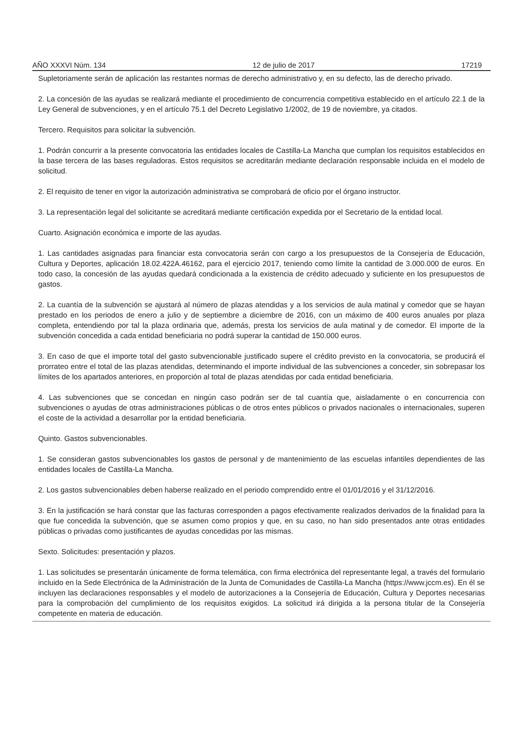AÑO XXXVI Núm. 134 12 de julio de 2017 17219
Supletoriamente serán de aplicación las restantes normas de derecho administrativo y, en su defecto, las de derecho privado.
2. La concesión de las ayudas se realizará mediante el procedimiento de concurrencia competitiva establecido en el artículo 22.1 de la Ley General de subvenciones, y en el artículo 75.1 del Decreto Legislativo 1/2002, de 19 de noviembre, ya citados.
Tercero. Requisitos para solicitar la subvención.
1. Podrán concurrir a la presente convocatoria las entidades locales de Castilla-La Mancha que cumplan los requisitos establecidos en la base tercera de las bases reguladoras. Estos requisitos se acreditarán mediante declaración responsable incluida en el modelo de solicitud.
2. El requisito de tener en vigor la autorización administrativa se comprobará de oficio por el órgano instructor.
3. La representación legal del solicitante se acreditará mediante certificación expedida por el Secretario de la entidad local.
Cuarto. Asignación económica e importe de las ayudas.
1. Las cantidades asignadas para financiar esta convocatoria serán con cargo a los presupuestos de la Consejería de Educación, Cultura y Deportes, aplicación 18.02.422A.46162, para el ejercicio 2017, teniendo como límite la cantidad de 3.000.000 de euros. En todo caso, la concesión de las ayudas quedará condicionada a la existencia de crédito adecuado y suficiente en los presupuestos de gastos.
2. La cuantía de la subvención se ajustará al número de plazas atendidas y a los servicios de aula matinal y comedor que se hayan prestado en los periodos de enero a julio y de septiembre a diciembre de 2016, con un máximo de 400 euros anuales por plaza completa, entendiendo por tal la plaza ordinaria que, además, presta los servicios de aula matinal y de comedor. El importe de la subvención concedida a cada entidad beneficiaria no podrá superar la cantidad de 150.000 euros.
3. En caso de que el importe total del gasto subvencionable justificado supere el crédito previsto en la convocatoria, se producirá el prorrateo entre el total de las plazas atendidas, determinando el importe individual de las subvenciones a conceder, sin sobrepasar los límites de los apartados anteriores, en proporción al total de plazas atendidas por cada entidad beneficiaria.
4. Las subvenciones que se concedan en ningún caso podrán ser de tal cuantía que, aisladamente o en concurrencia con subvenciones o ayudas de otras administraciones públicas o de otros entes públicos o privados nacionales o internacionales, superen el coste de la actividad a desarrollar por la entidad beneficiaria.
Quinto. Gastos subvencionables.
1. Se consideran gastos subvencionables los gastos de personal y de mantenimiento de las escuelas infantiles dependientes de las entidades locales de Castilla-La Mancha.
2. Los gastos subvencionables deben haberse realizado en el periodo comprendido entre el 01/01/2016 y el 31/12/2016.
3. En la justificación se hará constar que las facturas corresponden a pagos efectivamente realizados derivados de la finalidad para la que fue concedida la subvención, que se asumen como propios y que, en su caso, no han sido presentados ante otras entidades públicas o privadas como justificantes de ayudas concedidas por las mismas.
Sexto. Solicitudes: presentación y plazos.
1. Las solicitudes se presentarán únicamente de forma telemática, con firma electrónica del representante legal, a través del formulario incluido en la Sede Electrónica de la Administración de la Junta de Comunidades de Castilla-La Mancha (https://www.jccm.es). En él se incluyen las declaraciones responsables y el modelo de autorizaciones a la Consejería de Educación, Cultura y Deportes necesarias para la comprobación del cumplimiento de los requisitos exigidos. La solicitud irá dirigida a la persona titular de la Consejería competente en materia de educación.